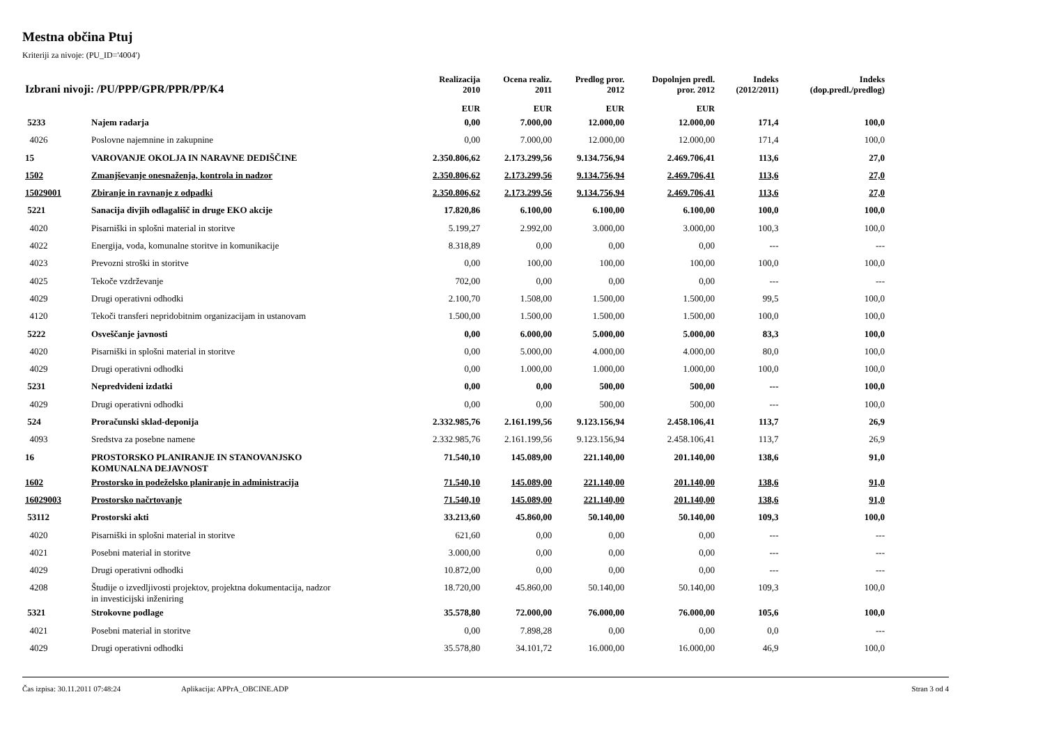Mestna občina Ptuj
Kriteriji za nivoje: (PU_ID='4004')
| Izbrani nivoji: /PU/PPP/GPR/PPR/PP/K4 | | Realizacija 2010 | Ocena realiz. 2011 | Predlog pror. 2012 | Dopolnjen predl. pror. 2012 | Indeks (2012/2011) | Indeks (dop.predl./predlog) | |
| --- | --- | --- | --- | --- | --- | --- | --- | --- |
| | | EUR | EUR | EUR | EUR | | | |
| 5233 | Najem radarja | 0,00 | 7.000,00 | 12.000,00 | 12.000,00 | 171,4 | 100,0 | |
| 4026 | Poslovne najemnine in zakupnine | 0,00 | 7.000,00 | 12.000,00 | 12.000,00 | 171,4 | 100,0 | |
| 15 | VAROVANJE OKOLJA IN NARAVNE DEDIŠČINE | 2.350.806,62 | 2.173.299,56 | 9.134.756,94 | 2.469.706,41 | 113,6 | 27,0 | |
| 1502 | Zmanjševanje onesnaženja, kontrola in nadzor | 2.350.806,62 | 2.173.299,56 | 9.134.756,94 | 2.469.706,41 | 113,6 | 27,0 | |
| 15029001 | Zbiranje in ravnanje z odpadki | 2.350.806,62 | 2.173.299,56 | 9.134.756,94 | 2.469.706,41 | 113,6 | 27,0 | |
| 5221 | Sanacija divjih odlagališč in druge EKO akcije | 17.820,86 | 6.100,00 | 6.100,00 | 6.100,00 | 100,0 | 100,0 | |
| 4020 | Pisarniški in splošni material in storitve | 5.199,27 | 2.992,00 | 3.000,00 | 3.000,00 | 100,3 | 100,0 | |
| 4022 | Energija, voda, komunalne storitve in komunikacije | 8.318,89 | 0,00 | 0,00 | 0,00 | --- | --- | |
| 4023 | Prevozni stroški in storitve | 0,00 | 100,00 | 100,00 | 100,00 | 100,0 | 100,0 | |
| 4025 | Tekoče vzdrževanje | 702,00 | 0,00 | 0,00 | 0,00 | --- | --- | |
| 4029 | Drugi operativni odhodki | 2.100,70 | 1.508,00 | 1.500,00 | 1.500,00 | 99,5 | 100,0 | |
| 4120 | Tekoči transferi nepridobitnim organizacijam in ustanovam | 1.500,00 | 1.500,00 | 1.500,00 | 1.500,00 | 100,0 | 100,0 | |
| 5222 | Osveščanje javnosti | 0,00 | 6.000,00 | 5.000,00 | 5.000,00 | 83,3 | 100,0 | |
| 4020 | Pisarniški in splošni material in storitve | 0,00 | 5.000,00 | 4.000,00 | 4.000,00 | 80,0 | 100,0 | |
| 4029 | Drugi operativni odhodki | 0,00 | 1.000,00 | 1.000,00 | 1.000,00 | 100,0 | 100,0 | |
| 5231 | Nepredvideni izdatki | 0,00 | 0,00 | 500,00 | 500,00 | --- | 100,0 | |
| 4029 | Drugi operativni odhodki | 0,00 | 0,00 | 500,00 | 500,00 | --- | 100,0 | |
| 524 | Proračunski sklad-deponija | 2.332.985,76 | 2.161.199,56 | 9.123.156,94 | 2.458.106,41 | 113,7 | 26,9 | |
| 4093 | Sredstva za posebne namene | 2.332.985,76 | 2.161.199,56 | 9.123.156,94 | 2.458.106,41 | 113,7 | 26,9 | |
| 16 | PROSTORSKO PLANIRANJE IN STANOVANJSKO KOMUNALNA DEJAVNOST | 71.540,10 | 145.089,00 | 221.140,00 | 201.140,00 | 138,6 | 91,0 | |
| 1602 | Prostorsko in podeželsko planiranje in administracija | 71.540,10 | 145.089,00 | 221.140,00 | 201.140,00 | 138,6 | 91,0 | |
| 16029003 | Prostorsko načrtovanje | 71.540,10 | 145.089,00 | 221.140,00 | 201.140,00 | 138,6 | 91,0 | |
| 53112 | Prostorski akti | 33.213,60 | 45.860,00 | 50.140,00 | 50.140,00 | 109,3 | 100,0 | |
| 4020 | Pisarniški in splošni material in storitve | 621,60 | 0,00 | 0,00 | 0,00 | --- | --- | |
| 4021 | Posebni material in storitve | 3.000,00 | 0,00 | 0,00 | 0,00 | --- | --- | |
| 4029 | Drugi operativni odhodki | 10.872,00 | 0,00 | 0,00 | 0,00 | --- | --- | |
| 4208 | Študije o izvedljivosti projektov, projektna dokumentacija, nadzor in investicijski inženiring | 18.720,00 | 45.860,00 | 50.140,00 | 50.140,00 | 109,3 | 100,0 | |
| 5321 | Strokovne podlage | 35.578,80 | 72.000,00 | 76.000,00 | 76.000,00 | 105,6 | 100,0 | |
| 4021 | Posebni material in storitve | 0,00 | 7.898,28 | 0,00 | 0,00 | 0,0 | --- | |
| 4029 | Drugi operativni odhodki | 35.578,80 | 34.101,72 | 16.000,00 | 16.000,00 | 46,9 | 100,0 | |
Čas izpisa: 30.11.2011 07:48:24 Aplikacija: APPrA_OBCINE.ADP Stran 3 od 4